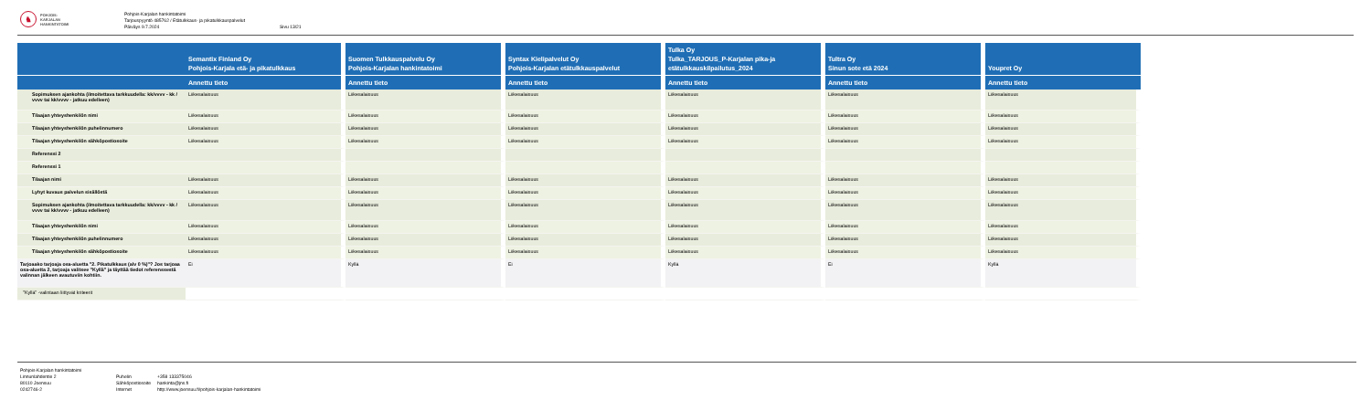♞
POHJOIS-
KARJALAN
HANKINTATOIMI
Pohjois-Karjalan hankintatoimi
Tarjouspyyntö 485762 / Etätulkkaus- ja pikatulkkauspalvelut
Päiväys 9.7.2024
Sivu 13/21
| | Semantix Finland Oy Pohjois-Karjala etä- ja pikatulkkaus | Suomen Tulkkauspalvelu Oy Pohjois-Karjalan hankintatoimi | Syntax Kielipalvelut Oy Pohjois-Karjalan etätulkkauspalvelut | Tulka Oy Tulka_TARJOUS_P-Karjalan pika-ja etätulkkauskilpailutus_2024 | Tultra Oy Sinun sote etä 2024 | Youpret Oy |
| --- | --- | --- | --- | --- | --- | --- |
| | Annettu tieto | Annettu tieto | Annettu tieto | Annettu tieto | Annettu tieto | Annettu tieto |
| Sopimuksen ajankohta (ilmoitettava tarkkuudella: kk/vvvv - kk / vvvv tai kk/vvvv - jatkuu edelleen) | Liikesalaisuus | Liikesalaisuus | Liikesalaisuus | Liikesalaisuus | Liikesalaisuus | Liikesalaisuus |
| Tilaajan yhteyshenkilön nimi | Liikesalaisuus | Liikesalaisuus | Liikesalaisuus | Liikesalaisuus | Liikesalaisuus | Liikesalaisuus |
| Tilaajan yhteyshenkilön puhelinnumero | Liikesalaisuus | Liikesalaisuus | Liikesalaisuus | Liikesalaisuus | Liikesalaisuus | Liikesalaisuus |
| Tilaajan yhteyshenkilön sähköpostiosoite | Liikesalaisuus | Liikesalaisuus | Liikesalaisuus | Liikesalaisuus | Liikesalaisuus | Liikesalaisuus |
| Referenssi 2 | | | | | | |
| Referenssi 1 | | | | | | |
| Tilaajan nimi | Liikesalaisuus | Liikesalaisuus | Liikesalaisuus | Liikesalaisuus | Liikesalaisuus | Liikesalaisuus |
| Lyhyt kuvaus palvelun sisällöstä | Liikesalaisuus | Liikesalaisuus | Liikesalaisuus | Liikesalaisuus | Liikesalaisuus | Liikesalaisuus |
| Sopimuksen ajankohta (ilmoitettava tarkkuudella: kk/vvvv - kk / vvvv tai kk/vvvv - jatkuu edelleen) | Liikesalaisuus | Liikesalaisuus | Liikesalaisuus | Liikesalaisuus | Liikesalaisuus | Liikesalaisuus |
| Tilaajan yhteyshenkilön nimi | Liikesalaisuus | Liikesalaisuus | Liikesalaisuus | Liikesalaisuus | Liikesalaisuus | Liikesalaisuus |
| Tilaajan yhteyshenkilön puhelinnumero | Liikesalaisuus | Liikesalaisuus | Liikesalaisuus | Liikesalaisuus | Liikesalaisuus | Liikesalaisuus |
| Tilaajan yhteyshenkilön sähköpostiosoite | Liikesalaisuus | Liikesalaisuus | Liikesalaisuus | Liikesalaisuus | Liikesalaisuus | Liikesalaisuus |
| Tarjoaako tarjoaja osa-aluetta "2. Pikatulkkaus (alv 0 %)"? Jos tarjoaa osa-aluetta 2, tarjoaja valitsee "Kyllä" ja täyttää tiedot referenssestä valinnan jälkeen avautuviin kohtiin. | Ei | Kyllä | Ei | Kyllä | Ei | Kyllä |
| "Kyllä" -valintaan liittyvät kriteerit | | | | | | |
Pohjois-Karjalan hankintatoimi
Linnunlahdentie 2
80110 Joensuu
0242746-2
Puhelin
Sähköpostiosoite
Internet
+358 133375046
hankinta@jns.fi
http://www.joensuu.fi/pohjois-karjalan-hankintatoimi